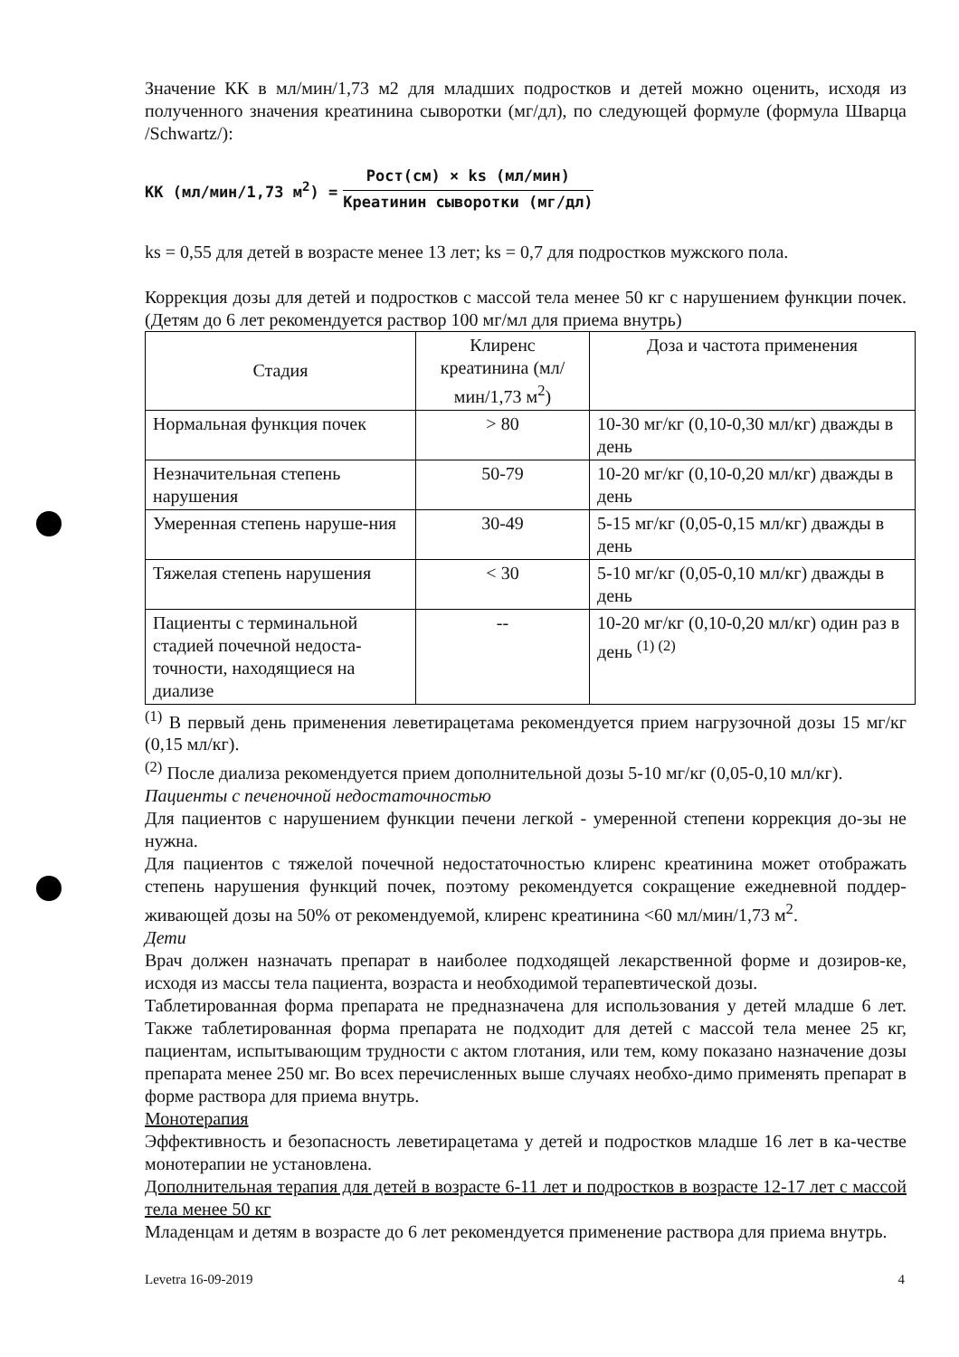Значение КК в мл/мин/1,73 м2 для младших подростков и детей можно оценить, исходя из полученного значения креатинина сыворотки (мг/дл), по следующей формуле (формула Шварца /Schwartz/):
КК (мл/мин/1,73 м<sup>2</sup>) =
Рост(см) × ks (мл/мин)
Креатинин сыворотки (мг/дл)
ks = 0,55 для детей в возрасте менее 13 лет; ks = 0,7 для подростков мужского пола.
Коррекция дозы для детей и подростков с массой тела менее 50 кг с нарушением функции почек. (Детям до 6 лет рекомендуется раствор 100 мг/мл для приема внутрь)
| Стадия | Клиренс креатинина (мл/мин/1,73 м<sup>2</sup>) | Доза и частота применения |
| --- | --- | --- |
| Нормальная функция почек | > 80 | 10-30 мг/кг (0,10-0,30 мл/кг) дважды в день |
| Незначительная степень нарушения | 50-79 | 10-20 мг/кг (0,10-0,20 мл/кг) дважды в день |
| Умеренная степень наруше-ния | 30-49 | 5-15 мг/кг (0,05-0,15 мл/кг) дважды в день |
| Тяжелая степень нарушения | < 30 | 5-10 мг/кг (0,05-0,10 мл/кг) дважды в день |
| Пациенты с терминальной стадией почечной недоста-точности, находящиеся на диализе | -- | 10-20 мг/кг (0,10-0,20 мл/кг) один раз в день <sup>(1) (2)</sup> |
<sup>(1)</sup> В первый день применения леветирацетама рекомендуется прием нагрузочной дозы 15 мг/кг (0,15 мл/кг).
<sup>(2)</sup> После диализа рекомендуется прием дополнительной дозы 5-10 мг/кг (0,05-0,10 мл/кг).
Пациенты с печеночной недостаточностью
Для пациентов с нарушением функции печени легкой - умеренной степени коррекция до-зы не нужна.
Для пациентов с тяжелой почечной недостаточностью клиренс креатинина может отображать степень нарушения функций почек, поэтому рекомендуется сокращение ежедневной поддер-живающей дозы на 50% от рекомендуемой, клиренс креатинина <60 мл/мин/1,73 м<sup>2</sup>.
Дети
Врач должен назначать препарат в наиболее подходящей лекарственной форме и дозиров-ке, исходя из массы тела пациента, возраста и необходимой терапевтической дозы.
Таблетированная форма препарата не предназначена для использования у детей младше 6 лет. Также таблетированная форма препарата не подходит для детей с массой тела менее 25 кг, пациентам, испытывающим трудности с актом глотания, или тем, кому показано назначение дозы препарата менее 250 мг. Во всех перечисленных выше случаях необхо-димо применять препарат в форме раствора для приема внутрь.
Монотерапия
Эффективность и безопасность леветирацетама у детей и подростков младше 16 лет в ка-честве монотерапии не установлена.
Дополнительная терапия для детей в возрасте 6-11 лет и подростков в возрасте 12-17 лет с массой тела менее 50 кг
Младенцам и детям в возрасте до 6 лет рекомендуется применение раствора для приема внутрь.
Levetra 16-09-2019 4